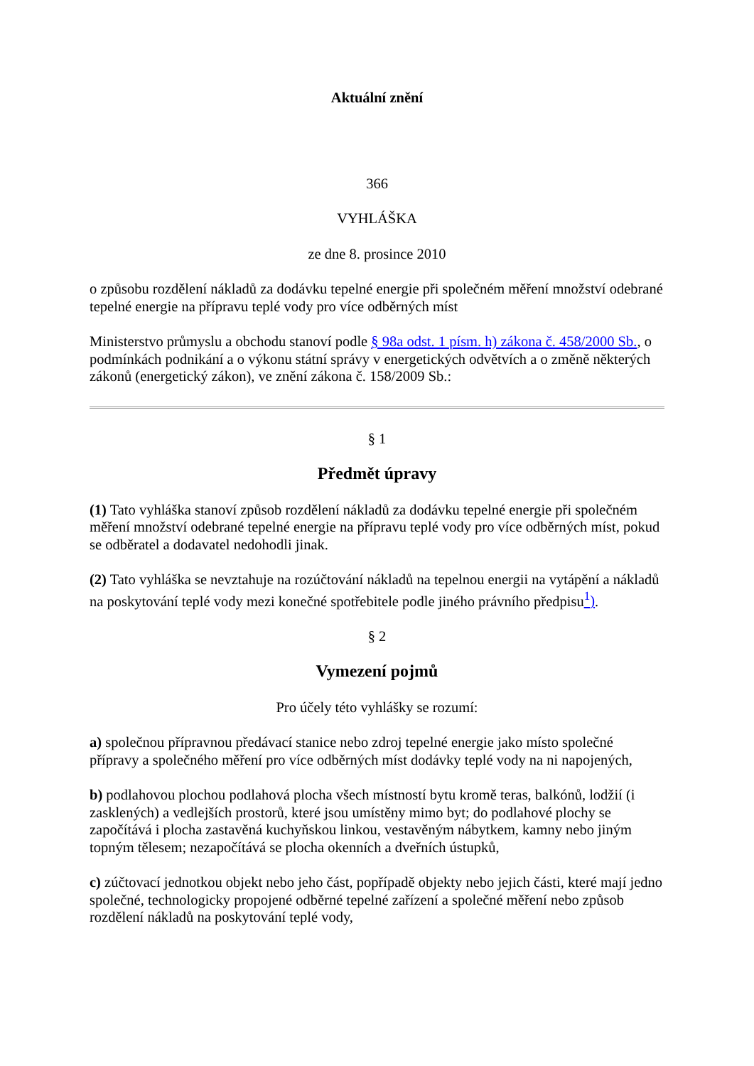Aktuální znění
366
VYHLÁŠKA
ze dne 8. prosince 2010
o způsobu rozdělení nákladů za dodávku tepelné energie při společném měření množství odebrané tepelné energie na přípravu teplé vody pro více odběrných míst
Ministerstvo průmyslu a obchodu stanoví podle § 98a odst. 1 písm. h) zákona č. 458/2000 Sb., o podmínkách podnikání a o výkonu státní správy v energetických odvětvích a o změně některých zákonů (energetický zákon), ve znění zákona č. 158/2009 Sb.:
§ 1
Předmět úpravy
(1) Tato vyhláška stanoví způsob rozdělení nákladů za dodávku tepelné energie při společném měření množství odebrané tepelné energie na přípravu teplé vody pro více odběrných míst, pokud se odběratel a dodavatel nedohodli jinak.
(2) Tato vyhláška se nevztahuje na rozúčtování nákladů na tepelnou energii na vytápění a nákladů na poskytování teplé vody mezi konečné spotřebitele podle jiného právního předpisu<sup>1</sup>).
§ 2
Vymezení pojmů
Pro účely této vyhlášky se rozumí:
a) společnou přípravnou předávací stanice nebo zdroj tepelné energie jako místo společné přípravy a společného měření pro více odběrných míst dodávky teplé vody na ni napojených,
b) podlahovou plochou podlahová plocha všech místností bytu kromě teras, balkónů, lodžií (i zasklených) a vedlejších prostorů, které jsou umístěny mimo byt; do podlahové plochy se započítává i plocha zastavěná kuchyňskou linkou, vestavěným nábytkem, kamny nebo jiným topným tělesem; nezapočítává se plocha okenních a dveřních ústupků,
c) zúčtovací jednotkou objekt nebo jeho část, popřípadě objekty nebo jejich části, které mají jedno společné, technologicky propojené odběrné tepelné zařízení a společné měření nebo způsob rozdělení nákladů na poskytování teplé vody,